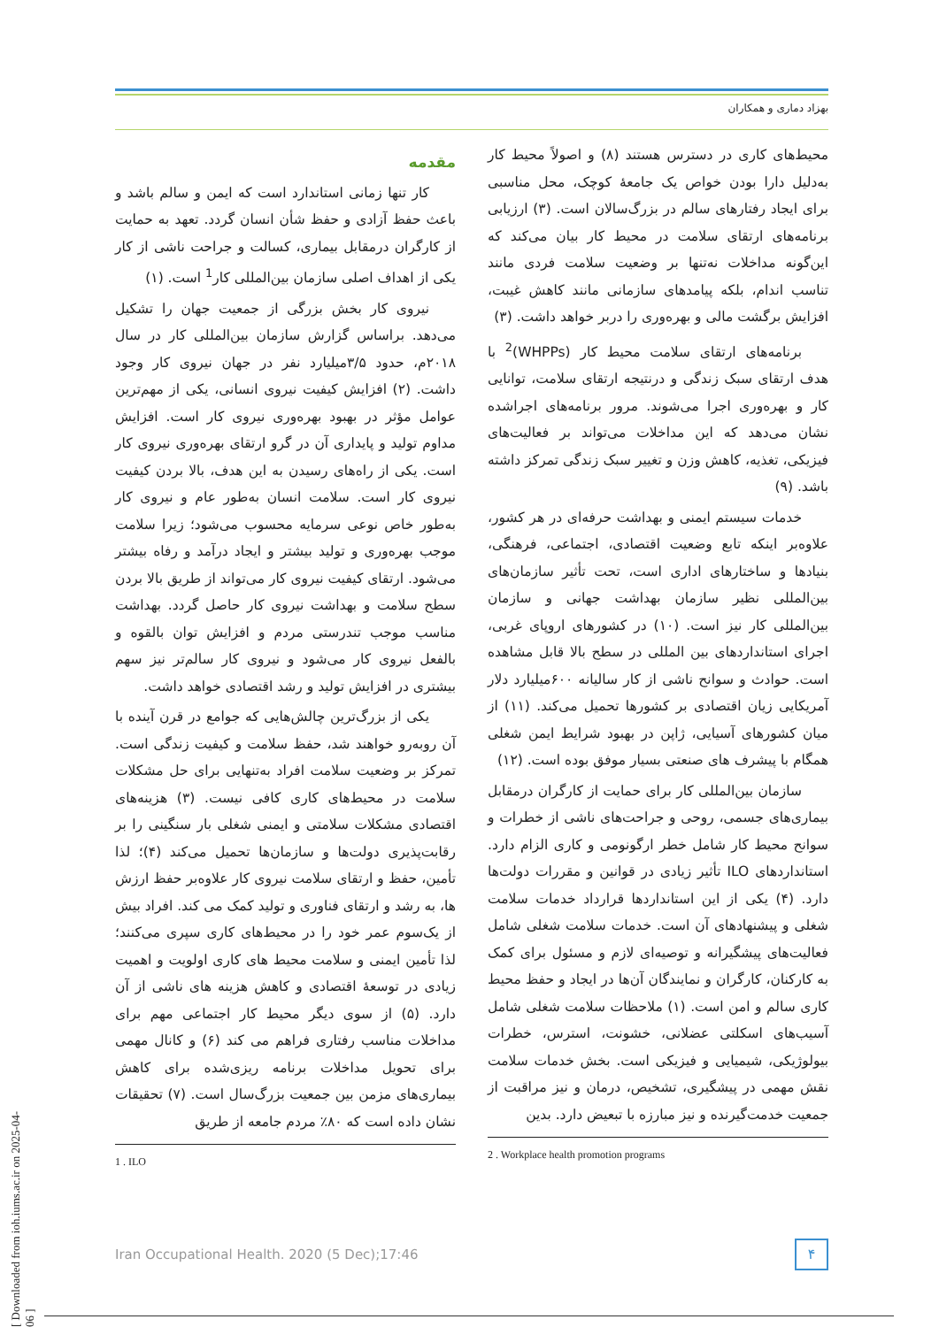بهزاد دماری و همکاران
مقدمه
کار تنها زمانی استاندارد است که ایمن و سالم باشد و باعث حفظ آزادی و حفظ شأن انسان گردد. تعهد به حمایت از کارگران درمقابل بیماری، کسالت و جراحت ناشی از کار یکی از اهداف اصلی سازمان بین‌المللی کار<sup>1</sup> است. (۱)
نیروی کار بخش بزرگی از جمعیت جهان را تشکیل می‌دهد. براساس گزارش سازمان بین‌المللی کار در سال ۲۰۱۸م، حدود ۳/۵میلیارد نفر در جهان نیروی کار وجود داشت. (۲) افزایش کیفیت نیروی انسانی، یکی از مهم‌ترین عوامل مؤثر در بهبود بهره‌وری نیروی کار است. افزایش مداوم تولید و پایداری آن در گرو ارتقای بهره‌وری نیروی کار است. یکی از راه‌های رسیدن به این هدف، بالا بردن کیفیت نیروی کار است. سلامت انسان به‌طور عام و نیروی کار به‌طور خاص نوعی سرمایه محسوب می‌شود؛ زیرا سلامت موجب بهره‌وری و تولید بیشتر و ایجاد درآمد و رفاه بیشتر می‌شود. ارتقای کیفیت نیروی کار می‌تواند از طریق بالا بردن سطح سلامت و بهداشت نیروی کار حاصل گردد. بهداشت مناسب موجب تندرستی مردم و افزایش توان بالقوه و بالفعل نیروی کار می‌شود و نیروی کار سالم‌تر نیز سهم بیشتری در افزایش تولید و رشد اقتصادی خواهد داشت.
یکی از بزرگ‌ترین چالش‌هایی که جوامع در قرن آینده با آن روبه‌رو خواهند شد، حفظ سلامت و کیفیت زندگی است. تمرکز بر وضعیت سلامت افراد به‌تنهایی برای حل مشکلات سلامت در محیط‌های کاری کافی نیست. (۳) هزینه‌های اقتصادی مشکلات سلامتی و ایمنی شغلی بار سنگینی را بر رقابت‌پذیری دولت‌ها و سازمان‌ها تحمیل می‌کند (۴)؛ لذا تأمین، حفظ و ارتقای سلامت نیروی کار علاوه‌بر حفظ ارزش ها، به رشد و ارتقای فناوری و تولید کمک می کند. افراد بیش از یک‌سوم عمر خود را در محیط‌های کاری سپری می‌کنند؛ لذا تأمین ایمنی و سلامت محیط های کاری اولویت و اهمیت زیادی در توسعهٔ اقتصادی و کاهش هزینه های ناشی از آن دارد. (۵) از سوی دیگر محیط کار اجتماعی مهم برای مداخلات مناسب رفتاری فراهم می کند (۶) و کانال مهمی برای تحویل مداخلات برنامه ریزی‌شده برای کاهش بیماری‌های مزمن بین جمعیت بزرگ‌سال است. (۷) تحقیقات نشان داده است که ۸۰٪ مردم جامعه از طریق
1 . ILO
محیط‌های کاری در دسترس هستند (۸) و اصولاً محیط کار به‌دلیل دارا بودن خواص یک جامعهٔ کوچک، محل مناسبی برای ایجاد رفتارهای سالم در بزرگ‌سالان است. (۳) ارزیابی برنامه‌های ارتقای سلامت در محیط کار بیان می‌کند که این‌گونه مداخلات نه‌تنها بر وضعیت سلامت فردی مانند تناسب اندام، بلکه پیامدهای سازمانی مانند کاهش غیبت، افزایش برگشت مالی و بهره‌وری را دربر خواهد داشت. (۳)
برنامه‌های ارتقای سلامت محیط کار (WHPPs)<sup>2</sup> با هدف ارتقای سبک زندگی و درنتیجه ارتقای سلامت، توانایی کار و بهره‌وری اجرا می‌شوند. مرور برنامه‌های اجراشده نشان می‌دهد که این مداخلات می‌تواند بر فعالیت‌های فیزیکی، تغذیه، کاهش وزن و تغییر سبک زندگی تمرکز داشته باشد. (۹)
خدمات سیستم ایمنی و بهداشت حرفه‌ای در هر کشور، علاوه‌بر اینکه تابع وضعیت اقتصادی، اجتماعی، فرهنگی، بنیادها و ساختارهای اداری است، تحت تأثیر سازمان‌های بین‌المللی نظیر سازمان بهداشت جهانی و سازمان بین‌المللی کار نیز است. (۱۰) در کشورهای اروپای غربی، اجرای استانداردهای بین المللی در سطح بالا قابل مشاهده است. حوادث و سوانح ناشی از کار سالیانه ۶۰۰میلیارد دلار آمریکایی زیان اقتصادی بر کشورها تحمیل می‌کند. (۱۱) از میان کشورهای آسیایی، ژاپن در بهبود شرایط ایمن شغلی همگام با پیشرف های صنعتی بسیار موفق بوده است. (۱۲)
سازمان بین‌المللی کار برای حمایت از کارگران درمقابل بیماری‌های جسمی، روحی و جراحت‌های ناشی از خطرات و سوانح محیط کار شامل خطر ارگونومی و کاری الزام دارد. استانداردهای ILO تأثیر زیادی در قوانین و مقررات دولت‌ها دارد. (۴) یکی از این استانداردها قرارداد خدمات سلامت شغلی و پیشنهادهای آن است. خدمات سلامت شغلی شامل فعالیت‌های پیشگیرانه و توصیه‌ای لازم و مسئول برای کمک به کارکنان، کارگران و نمایندگان آن‌ها در ایجاد و حفظ محیط کاری سالم و امن است. (۱) ملاحظات سلامت شغلی شامل آسیب‌های اسکلتی عضلانی، خشونت، استرس، خطرات بیولوژیکی، شیمیایی و فیزیکی است. بخش خدمات سلامت نقش مهمی در پیشگیری، تشخیص، درمان و نیز مراقبت از جمعیت خدمت‌گیرنده و نیز مبارزه با تبعیض دارد. بدین
2 . Workplace health promotion programs
Iran Occupational Health. 2020 (5 Dec);17:46 ۴
[ Downloaded from ioh.iums.ac.ir on 2025-04-06 ]